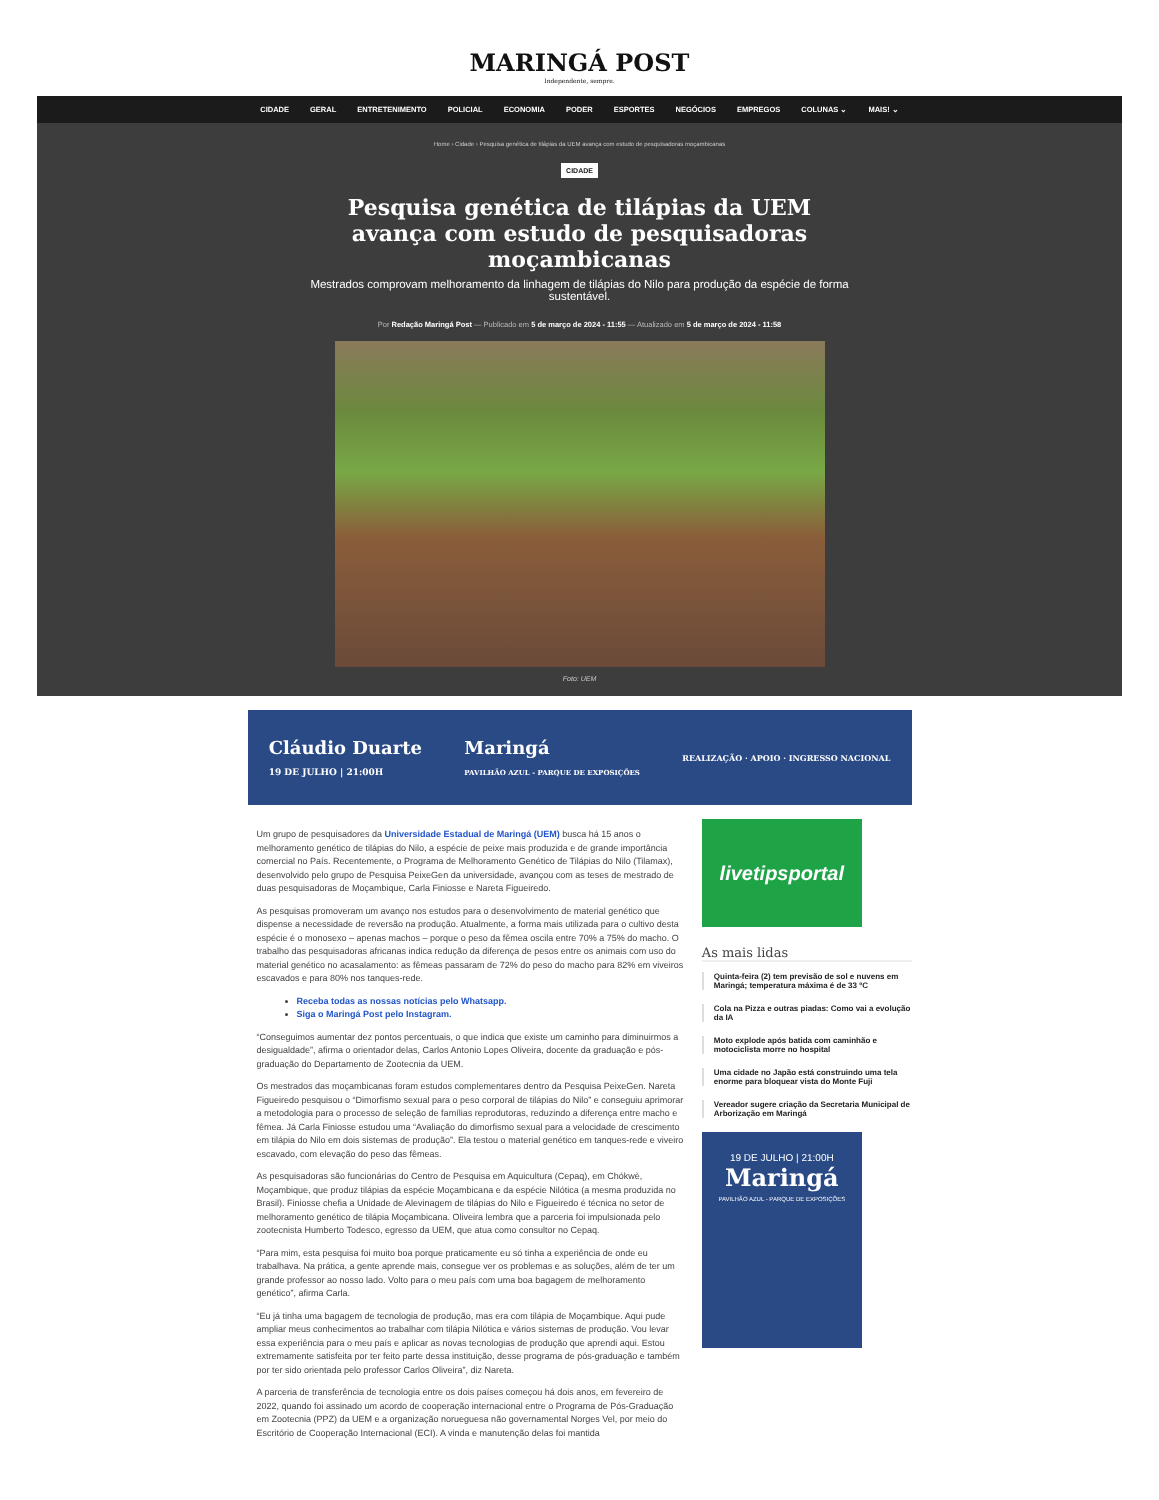MARINGÁ POST
Independente, sempre.
CIDADE GERAL ENTRETENIMENTO POLICIAL ECONOMIA PODER ESPORTES NEGÓCIOS EMPREGOS COLUNAS ⌄ MAIS! ⌄
Home › Cidade › Pesquisa genética de tilápias da UEM avança com estudo de pesquisadoras moçambicanas
CIDADE
Pesquisa genética de tilápias da UEM avança com estudo de pesquisadoras moçambicanas
Mestrados comprovam melhoramento da linhagem de tilápias do Nilo para produção da espécie de forma sustentável.
Por Redação Maringá Post — Publicado em 5 de março de 2024 - 11:55 — Atualizado em 5 de março de 2024 - 11:58
Foto: UEM
Cláudio Duarte
19 DE JULHO | 21:00H Maringá
PAVILHÃO AZUL - PARQUE DE EXPOSIÇÕES REALIZAÇÃO · APOIO · INGRESSO NACIONAL
Um grupo de pesquisadores da Universidade Estadual de Maringá (UEM) busca há 15 anos o melhoramento genético de tilápias do Nilo, a espécie de peixe mais produzida e de grande importância comercial no País. Recentemente, o Programa de Melhoramento Genético de Tilápias do Nilo (Tilamax), desenvolvido pelo grupo de Pesquisa PeixeGen da universidade, avançou com as teses de mestrado de duas pesquisadoras de Moçambique, Carla Finiosse e Nareta Figueiredo.
As pesquisas promoveram um avanço nos estudos para o desenvolvimento de material genético que dispense a necessidade de reversão na produção. Atualmente, a forma mais utilizada para o cultivo desta espécie é o monosexo – apenas machos – porque o peso da fêmea oscila entre 70% a 75% do macho. O trabalho das pesquisadoras africanas indica redução da diferença de pesos entre os animais com uso do material genético no acasalamento: as fêmeas passaram de 72% do peso do macho para 82% em viveiros escavados e para 80% nos tanques-rede.
Receba todas as nossas notícias pelo Whatsapp.
Siga o Maringá Post pelo Instagram.
“Conseguimos aumentar dez pontos percentuais, o que indica que existe um caminho para diminuirmos a desigualdade”, afirma o orientador delas, Carlos Antonio Lopes Oliveira, docente da graduação e pós-graduação do Departamento de Zootecnia da UEM.
Os mestrados das moçambicanas foram estudos complementares dentro da Pesquisa PeixeGen. Nareta Figueiredo pesquisou o “Dimorfismo sexual para o peso corporal de tilápias do Nilo” e conseguiu aprimorar a metodologia para o processo de seleção de famílias reprodutoras, reduzindo a diferença entre macho e fêmea. Já Carla Finiosse estudou uma “Avaliação do dimorfismo sexual para a velocidade de crescimento em tilápia do Nilo em dois sistemas de produção”. Ela testou o material genético em tanques-rede e viveiro escavado, com elevação do peso das fêmeas.
As pesquisadoras são funcionárias do Centro de Pesquisa em Aquicultura (Cepaq), em Chókwè, Moçambique, que produz tilápias da espécie Moçambicana e da espécie Nilótica (a mesma produzida no Brasil). Finiosse chefia a Unidade de Alevinagem de tilápias do Nilo e Figueiredo é técnica no setor de melhoramento genético de tilápia Moçambicana. Oliveira lembra que a parceria foi impulsionada pelo zootecnista Humberto Todesco, egresso da UEM, que atua como consultor no Cepaq.
“Para mim, esta pesquisa foi muito boa porque praticamente eu só tinha a experiência de onde eu trabalhava. Na prática, a gente aprende mais, consegue ver os problemas e as soluções, além de ter um grande professor ao nosso lado. Volto para o meu país com uma boa bagagem de melhoramento genético”, afirma Carla.
“Eu já tinha uma bagagem de tecnologia de produção, mas era com tilápia de Moçambique. Aqui pude ampliar meus conhecimentos ao trabalhar com tilápia Nilótica e vários sistemas de produção. Vou levar essa experiência para o meu país e aplicar as novas tecnologias de produção que aprendi aqui. Estou extremamente satisfeita por ter feito parte dessa instituição, desse programa de pós-graduação e também por ter sido orientada pelo professor Carlos Oliveira”, diz Nareta.
A parceria de transferência de tecnologia entre os dois países começou há dois anos, em fevereiro de 2022, quando foi assinado um acordo de cooperação internacional entre o Programa de Pós-Graduação em Zootecnia (PPZ) da UEM e a organização norueguesa não governamental Norges Vel, por meio do Escritório de Cooperação Internacional (ECI). A vinda e manutenção delas foi mantida
livetipsportal
As mais lidas
Quinta-feira (2) tem previsão de sol e nuvens em Maringá; temperatura máxima é de 33 ºC
Cola na Pizza e outras piadas: Como vai a evolução da IA
Moto explode após batida com caminhão e motociclista morre no hospital
Uma cidade no Japão está construindo uma tela enorme para bloquear vista do Monte Fuji
Vereador sugere criação da Secretaria Municipal de Arborização em Maringá
19 DE JULHO | 21:00H
Maringá
PAVILHÃO AZUL - PARQUE DE EXPOSIÇÕES